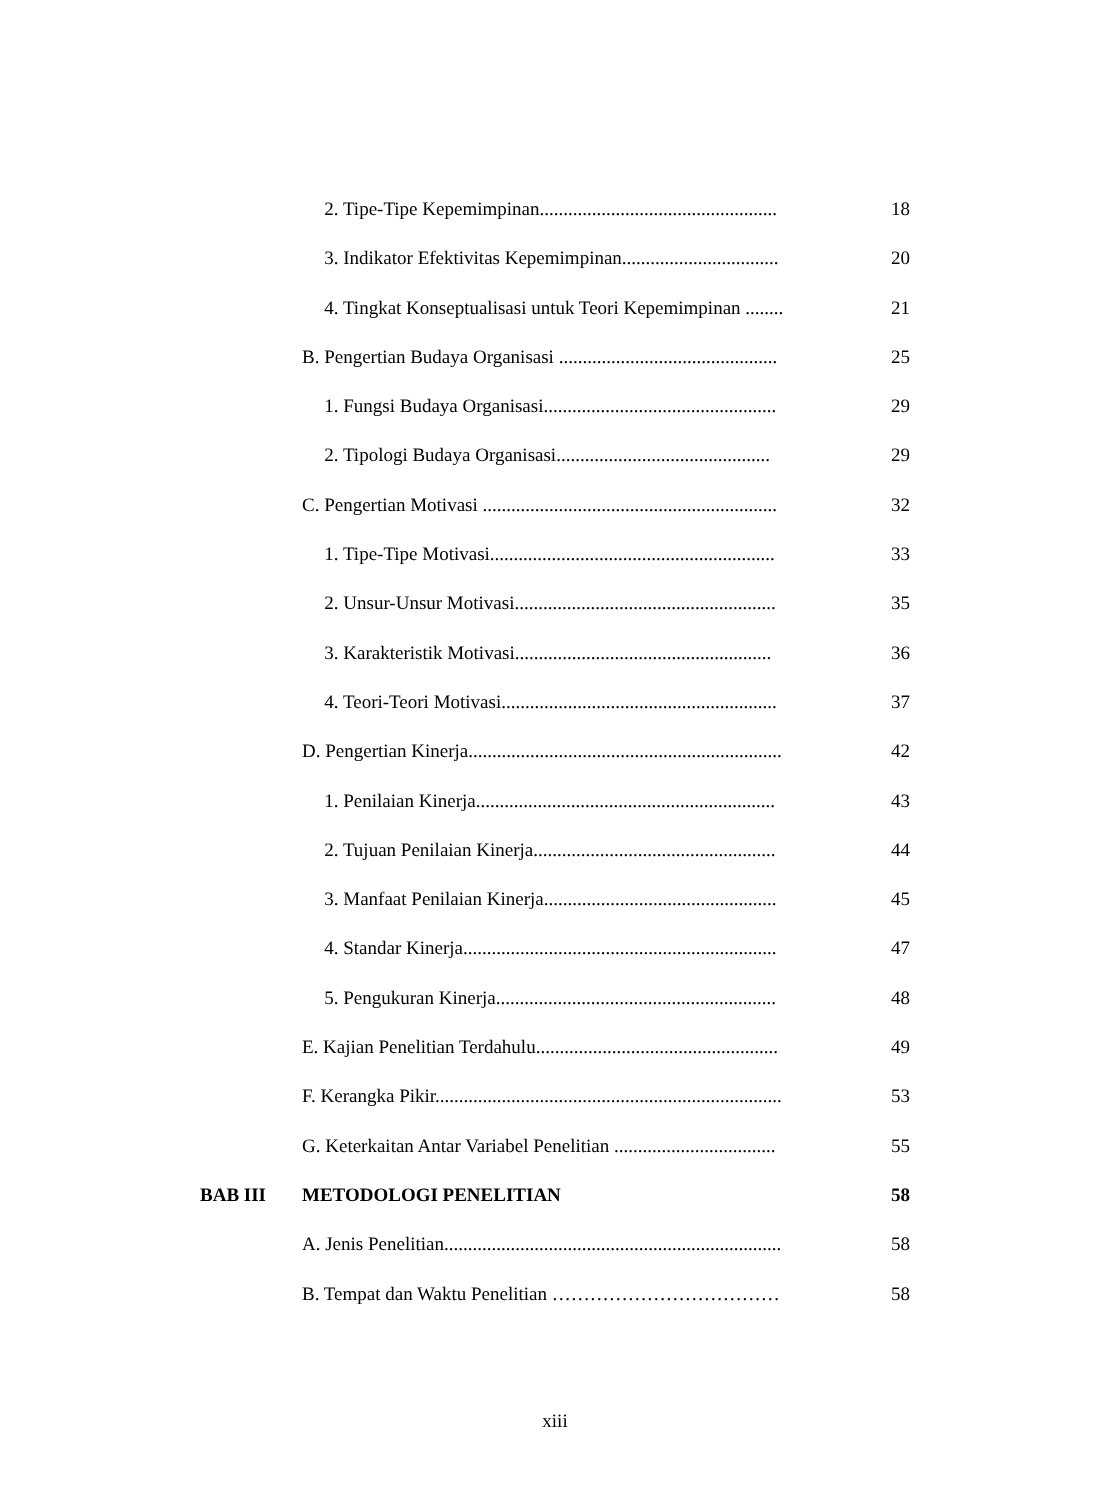2. Tipe-Tipe Kepemimpinan.................................................. 18
3. Indikator Efektivitas Kepemimpinan................................. 20
4. Tingkat Konseptualisasi untuk Teori Kepemimpinan ........ 21
B. Pengertian Budaya Organisasi .............................................. 25
1. Fungsi Budaya Organisasi................................................. 29
2. Tipologi Budaya Organisasi............................................. 29
C. Pengertian Motivasi .............................................................. 32
1. Tipe-Tipe Motivasi............................................................ 33
2. Unsur-Unsur Motivasi....................................................... 35
3. Karakteristik Motivasi...................................................... 36
4. Teori-Teori Motivasi.......................................................... 37
D. Pengertian Kinerja.................................................................. 42
1. Penilaian Kinerja............................................................... 43
2. Tujuan Penilaian Kinerja................................................... 44
3. Manfaat Penilaian Kinerja................................................. 45
4. Standar Kinerja.................................................................. 47
5. Pengukuran Kinerja........................................................... 48
E. Kajian Penelitian Terdahulu................................................... 49
F. Kerangka Pikir......................................................................... 53
G. Keterkaitan Antar Variabel Penelitian .................................. 55
BAB III METODOLOGI PENELITIAN 58
A. Jenis Penelitian....................................................................... 58
B. Tempat dan Waktu Penelitian ……………………………… 58
xiii